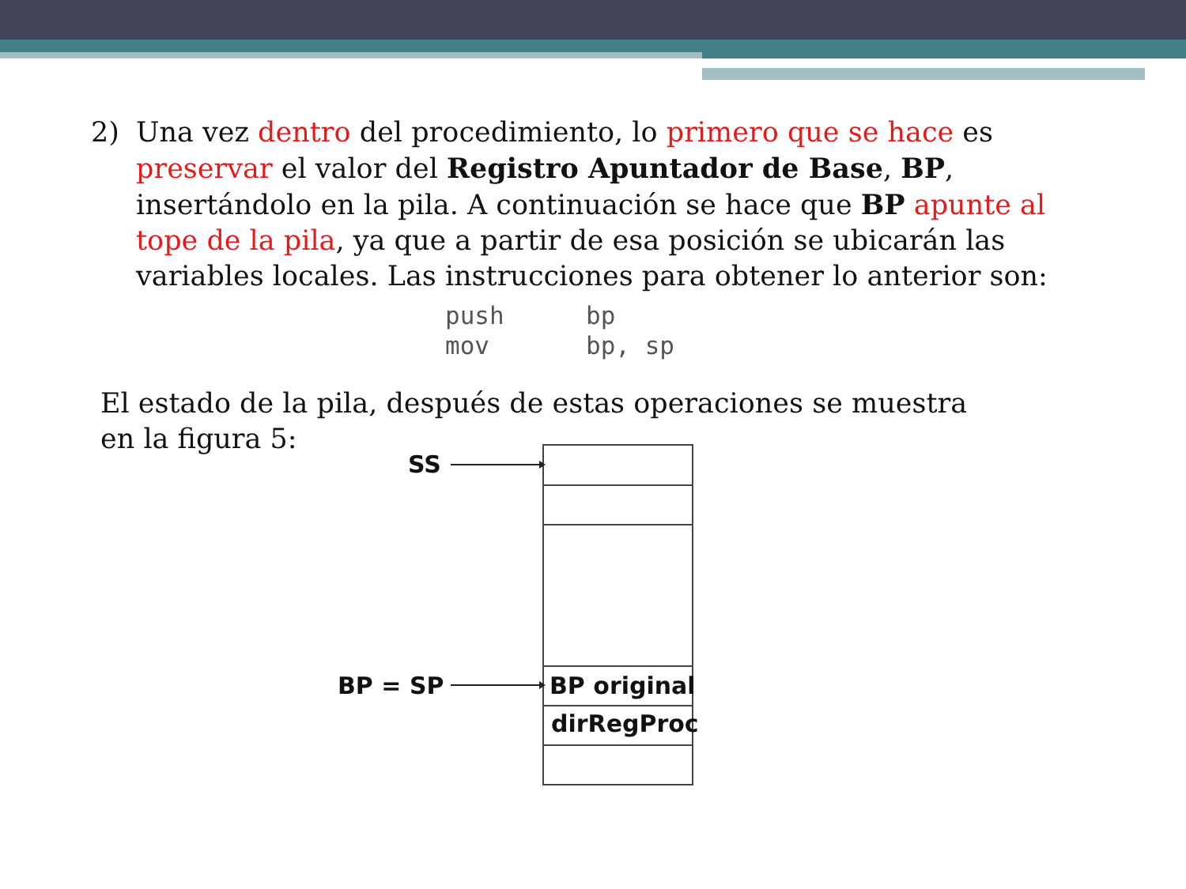2) Una vez dentro del procedimiento, lo primero que se hace es preservar el valor del Registro Apuntador de Base, BP, insertándolo en la pila. A continuación se hace que BP apunte al tope de la pila, ya que a partir de esa posición se ubicarán las variables locales. Las instrucciones para obtener lo anterior son:
push bp
mov bp, sp
El estado de la pila, después de estas operaciones se muestra en la figura 5:
SS
BP = SP BP original
dirRegProc